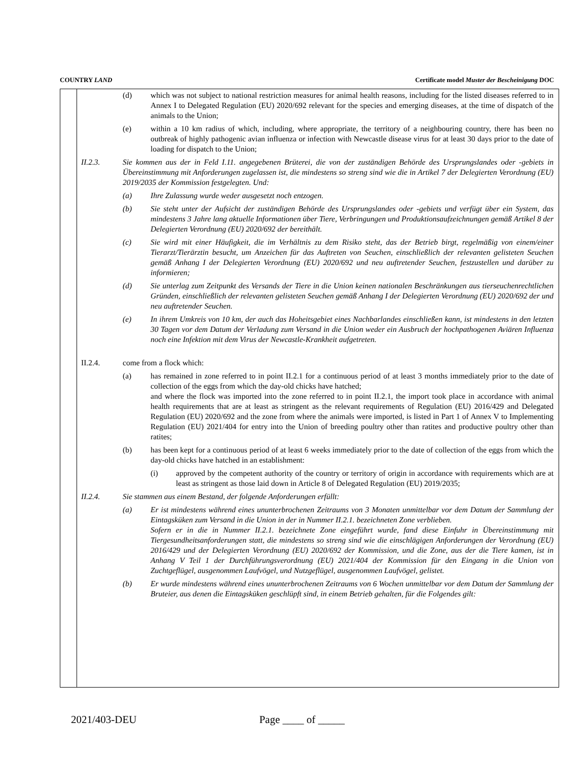COUNTRY LAND Certificate model Muster der Bescheinigung DOC
(d) which was not subject to national restriction measures for animal health reasons, including for the listed diseases referred to in Annex I to Delegated Regulation (EU) 2020/692 relevant for the species and emerging diseases, at the time of dispatch of the animals to the Union;
(e) within a 10 km radius of which, including, where appropriate, the territory of a neighbouring country, there has been no outbreak of highly pathogenic avian influenza or infection with Newcastle disease virus for at least 30 days prior to the date of loading for dispatch to the Union;
II.2.3. Sie kommen aus der in Feld I.11. angegebenen Brüterei, die von der zuständigen Behörde des Ursprungslandes oder -gebiets in Übereinstimmung mit Anforderungen zugelassen ist, die mindestens so streng sind wie die in Artikel 7 der Delegierten Verordnung (EU) 2019/2035 der Kommission festgelegten. Und:
(a) Ihre Zulassung wurde weder ausgesetzt noch entzogen.
(b) Sie steht unter der Aufsicht der zuständigen Behörde des Ursprungslandes oder -gebiets und verfügt über ein System, das mindestens 3 Jahre lang aktuelle Informationen über Tiere, Verbringungen und Produktionsaufzeichnungen gemäß Artikel 8 der Delegierten Verordnung (EU) 2020/692 der bereithält.
(c) Sie wird mit einer Häufigkeit, die im Verhältnis zu dem Risiko steht, das der Betrieb birgt, regelmäßig von einem/einer Tierarzt/Tierärztin besucht, um Anzeichen für das Auftreten von Seuchen, einschließlich der relevanten gelisteten Seuchen gemäß Anhang I der Delegierten Verordnung (EU) 2020/692 und neu auftretender Seuchen, festzustellen und darüber zu informieren;
(d) Sie unterlag zum Zeitpunkt des Versands der Tiere in die Union keinen nationalen Beschränkungen aus tierseuchenrechtlichen Gründen, einschließlich der relevanten gelisteten Seuchen gemäß Anhang I der Delegierten Verordnung (EU) 2020/692 der und neu auftretender Seuchen.
(e) In ihrem Umkreis von 10 km, der auch das Hoheitsgebiet eines Nachbarlandes einschließen kann, ist mindestens in den letzten 30 Tagen vor dem Datum der Verladung zum Versand in die Union weder ein Ausbruch der hochpathogenen Aviären Influenza noch eine Infektion mit dem Virus der Newcastle-Krankheit aufgetreten.
II.2.4. come from a flock which:
(a) has remained in zone referred to in point II.2.1 for a continuous period of at least 3 months immediately prior to the date of collection of the eggs from which the day-old chicks have hatched;
and where the flock was imported into the zone referred to in point II.2.1, the import took place in accordance with animal health requirements that are at least as stringent as the relevant requirements of Regulation (EU) 2016/429 and Delegated Regulation (EU) 2020/692 and the zone from where the animals were imported, is listed in Part 1 of Annex V to Implementing Regulation (EU) 2021/404 for entry into the Union of breeding poultry other than ratites and productive poultry other than ratites;
(b) has been kept for a continuous period of at least 6 weeks immediately prior to the date of collection of the eggs from which the day-old chicks have hatched in an establishment:
(i) approved by the competent authority of the country or territory of origin in accordance with requirements which are at least as stringent as those laid down in Article 8 of Delegated Regulation (EU) 2019/2035;
II.2.4. Sie stammen aus einem Bestand, der folgende Anforderungen erfüllt:
(a) Er ist mindestens während eines ununterbrochenen Zeitraums von 3 Monaten unmittelbar vor dem Datum der Sammlung der Eintagsküken zum Versand in die Union in der in Nummer II.2.1. bezeichneten Zone verblieben.
Sofern er in die in Nummer II.2.1. bezeichnete Zone eingeführt wurde, fand diese Einfuhr in Übereinstimmung mit Tiergesundheitsanforderungen statt, die mindestens so streng sind wie die einschlägigen Anforderungen der Verordnung (EU) 2016/429 und der Delegierten Verordnung (EU) 2020/692 der Kommission, und die Zone, aus der die Tiere kamen, ist in Anhang V Teil 1 der Durchführungsverordnung (EU) 2021/404 der Kommission für den Eingang in die Union von Zuchtgeflügel, ausgenommen Laufvögel, und Nutzgeflügel, ausgenommen Laufvögel, gelistet.
(b) Er wurde mindestens während eines ununterbrochenen Zeitraums von 6 Wochen unmittelbar vor dem Datum der Sammlung der Bruteier, aus denen die Eintagsküken geschlüpft sind, in einem Betrieb gehalten, für die Folgendes gilt:
2021/403-DEU Page ____ of _____